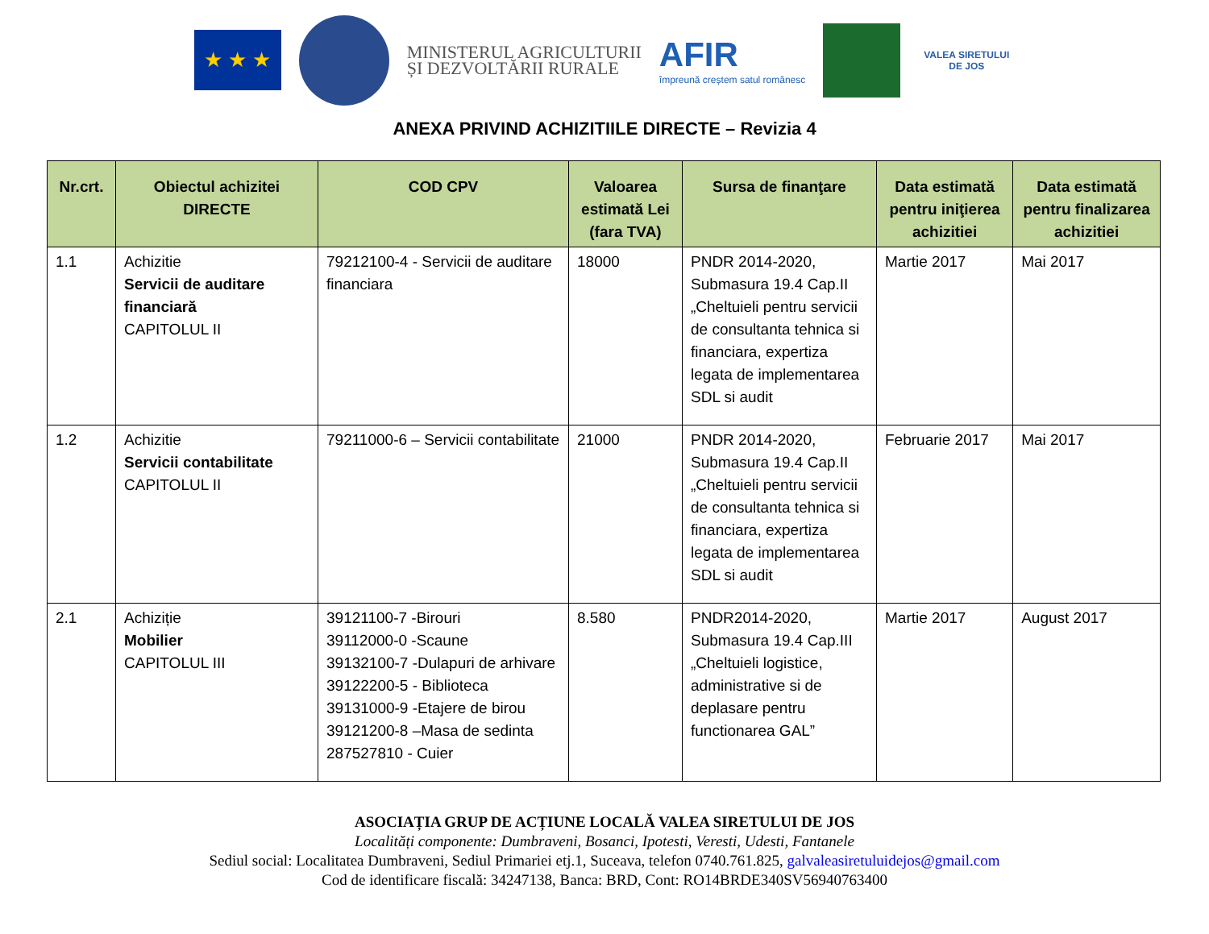★ ★ ★
MINISTERUL AGRICULTURII
ȘI DEZVOLTĂRII RURALE
AFIR
împreună creștem satul românesc
VALEA SIRETULUI DE JOS
ANEXA PRIVIND ACHIZITIILE DIRECTE – Revizia 4
| Nr.crt. | Obiectul achizitei DIRECTE | COD CPV | Valoarea estimată Lei (fara TVA) | Sursa de finanţare | Data estimată pentru iniţierea achizitiei | Data estimată pentru finalizarea achizitiei |
| --- | --- | --- | --- | --- | --- | --- |
| 1.1 | Achizitie Servicii de auditare financiară CAPITOLUL II | 79212100-4 - Servicii de auditare financiara | 18000 | PNDR 2014-2020, Submasura 19.4 Cap.II „Cheltuieli pentru servicii de consultanta tehnica si financiara, expertiza legata de implementarea SDL si audit | Martie 2017 | Mai 2017 |
| 1.2 | Achizitie Servicii contabilitate CAPITOLUL II | 79211000-6 – Servicii contabilitate | 21000 | PNDR 2014-2020, Submasura 19.4 Cap.II „Cheltuieli pentru servicii de consultanta tehnica si financiara, expertiza legata de implementarea SDL si audit | Februarie 2017 | Mai 2017 |
| 2.1 | Achiziție Mobilier CAPITOLUL III | 39121100-7 -Birouri 39112000-0 -Scaune 39132100-7 -Dulapuri de arhivare 39122200-5 - Biblioteca 39131000-9 -Etajere de birou 39121200-8 –Masa de sedinta 287527810 - Cuier | 8.580 | PNDR2014-2020, Submasura 19.4 Cap.III „Cheltuieli logistice, administrative si de deplasare pentru functionarea GAL” | Martie 2017 | August 2017 |
ASOCIAȚIA GRUP DE ACȚIUNE LOCALĂ VALEA SIRETULUI DE JOS
Localități componente: Dumbraveni, Bosanci, Ipotesti, Veresti, Udesti, Fantanele
Sediul social: Localitatea Dumbraveni, Sediul Primariei etj.1, Suceava, telefon 0740.761.825, galvaleasiretuluidejos@gmail.com
Cod de identificare fiscală: 34247138, Banca: BRD, Cont: RO14BRDE340SV56940763400